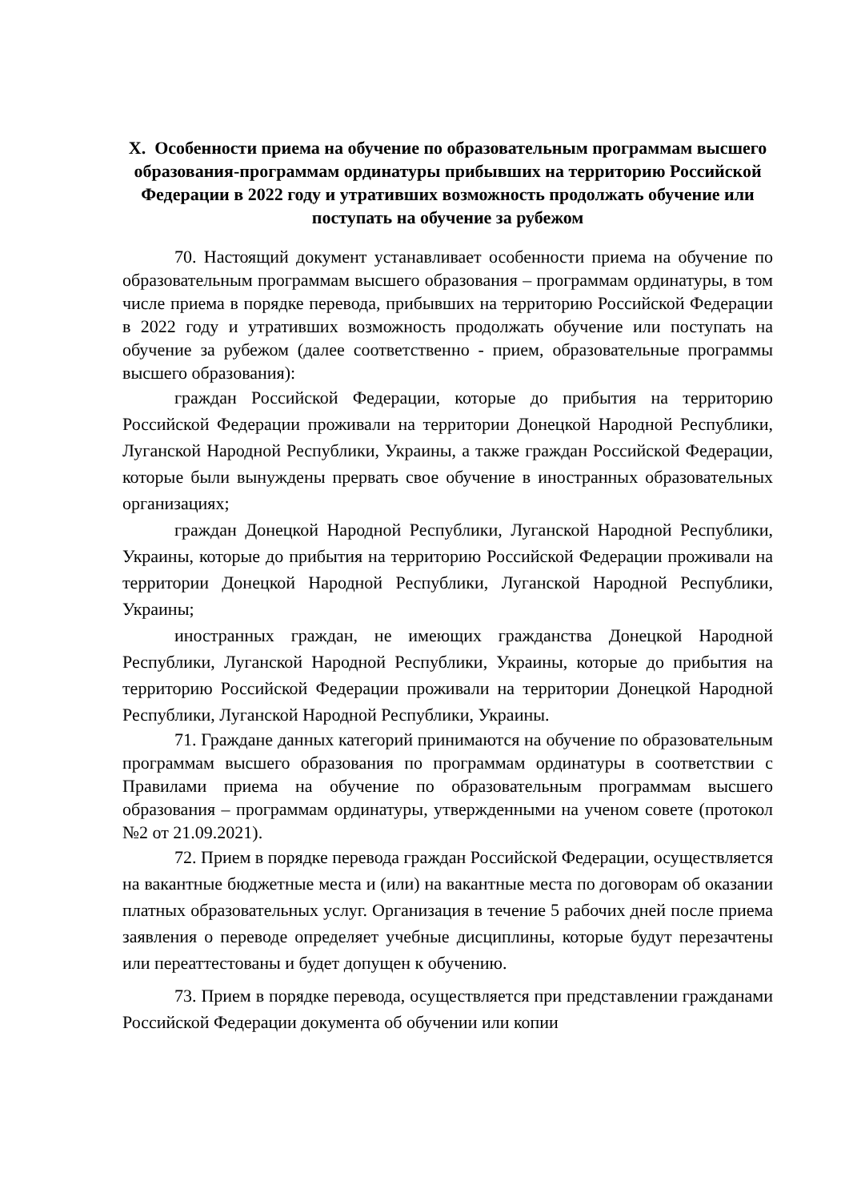X. Особенности приема на обучение по образовательным программам высшего образования-программам ординатуры прибывших на территорию Российской Федерации в 2022 году и утративших возможность продолжать обучение или поступать на обучение за рубежом
70. Настоящий документ устанавливает особенности приема на обучение по образовательным программам высшего образования – программам ординатуры, в том числе приема в порядке перевода, прибывших на территорию Российской Федерации в 2022 году и утративших возможность продолжать обучение или поступать на обучение за рубежом (далее соответственно - прием, образовательные программы высшего образования):
граждан Российской Федерации, которые до прибытия на территорию Российской Федерации проживали на территории Донецкой Народной Республики, Луганской Народной Республики, Украины, а также граждан Российской Федерации, которые были вынуждены прервать свое обучение в иностранных образовательных организациях;
граждан Донецкой Народной Республики, Луганской Народной Республики, Украины, которые до прибытия на территорию Российской Федерации проживали на территории Донецкой Народной Республики, Луганской Народной Республики, Украины;
иностранных граждан, не имеющих гражданства Донецкой Народной Республики, Луганской Народной Республики, Украины, которые до прибытия на территорию Российской Федерации проживали на территории Донецкой Народной Республики, Луганской Народной Республики, Украины.
71. Граждане данных категорий принимаются на обучение по образовательным программам высшего образования по программам ординатуры в соответствии с Правилами приема на обучение по образовательным программам высшего образования – программам ординатуры, утвержденными на ученом совете (протокол №2 от 21.09.2021).
72. Прием в порядке перевода граждан Российской Федерации, осуществляется на вакантные бюджетные места и (или) на вакантные места по договорам об оказании платных образовательных услуг. Организация в течение 5 рабочих дней после приема заявления о переводе определяет учебные дисциплины, которые будут перезачтены или переаттестованы и будет допущен к обучению.
73. Прием в порядке перевода, осуществляется при представлении гражданами Российской Федерации документа об обучении или копии